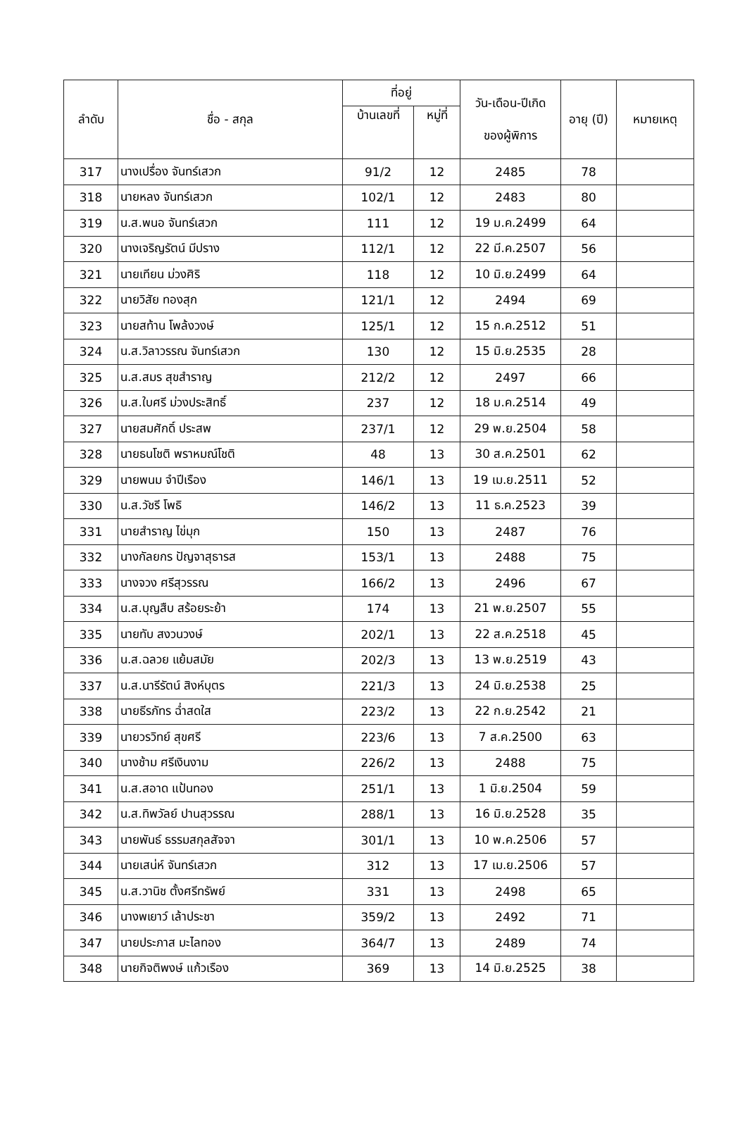| ลำดับ | ชื่อ - สกุล | ที่อยู่ | | วัน-เดือน-ปีเกิด ของผู้พิการ | อายุ (ปี) | หมายเหตุ |
| --- | --- | --- | --- | --- | --- | --- |
| | | บ้านเลขที่ | หมู่ที่ | | | |
| 317 | นางเปรื่อง จันทร์เสวก | 91/2 | 12 | 2485 | 78 | |
| 318 | นายหลง จันทร์เสวก | 102/1 | 12 | 2483 | 80 | |
| 319 | น.ส.พนอ จันทร์เสวก | 111 | 12 | 19 ม.ค.2499 | 64 | |
| 320 | นางเจริญรัตน์ มีปราง | 112/1 | 12 | 22 มี.ค.2507 | 56 | |
| 321 | นายเทียน ม่วงศิริ | 118 | 12 | 10 มิ.ย.2499 | 64 | |
| 322 | นายวิสัย ทองสุก | 121/1 | 12 | 2494 | 69 | |
| 323 | นายสท้าน โพล้งวงษ์ | 125/1 | 12 | 15 ก.ค.2512 | 51 | |
| 324 | น.ส.วิลาวรรณ จันทร์เสวก | 130 | 12 | 15 มิ.ย.2535 | 28 | |
| 325 | น.ส.สมร สุขสำราญ | 212/2 | 12 | 2497 | 66 | |
| 326 | น.ส.ใบศรี ม่วงประสิทธิ์ | 237 | 12 | 18 ม.ค.2514 | 49 | |
| 327 | นายสมศักดิ์ ประสพ | 237/1 | 12 | 29 พ.ย.2504 | 58 | |
| 328 | นายธนโชติ พราหมณ์โชติ | 48 | 13 | 30 ส.ค.2501 | 62 | |
| 329 | นายพนม จำปีเรือง | 146/1 | 13 | 19 เม.ย.2511 | 52 | |
| 330 | น.ส.วัชรี โพธิ | 146/2 | 13 | 11 ธ.ค.2523 | 39 | |
| 331 | นายสำราญ ไข่มุก | 150 | 13 | 2487 | 76 | |
| 332 | นางกัลยกร ปัญจาสุธารส | 153/1 | 13 | 2488 | 75 | |
| 333 | นางจวง ศรีสุวรรณ | 166/2 | 13 | 2496 | 67 | |
| 334 | น.ส.บุญสืบ สร้อยระย้า | 174 | 13 | 21 พ.ย.2507 | 55 | |
| 335 | นายทับ สงวนวงษ์ | 202/1 | 13 | 22 ส.ค.2518 | 45 | |
| 336 | น.ส.ฉลวย แย้มสมัย | 202/3 | 13 | 13 พ.ย.2519 | 43 | |
| 337 | น.ส.นารีรัตน์ สิงห์บุตร | 221/3 | 13 | 24 มิ.ย.2538 | 25 | |
| 338 | นายธีรภัทร ฉ่ำสดใส | 223/2 | 13 | 22 ก.ย.2542 | 21 | |
| 339 | นายวรวิทย์ สุขศรี | 223/6 | 13 | 7 ส.ค.2500 | 63 | |
| 340 | นางช้าม ศรีเงินงาม | 226/2 | 13 | 2488 | 75 | |
| 341 | น.ส.สอาด แป้นทอง | 251/1 | 13 | 1 มิ.ย.2504 | 59 | |
| 342 | น.ส.ทิพวัลย์ ปานสุวรรณ | 288/1 | 13 | 16 มิ.ย.2528 | 35 | |
| 343 | นายพันธ์ ธรรมสกุลสัจจา | 301/1 | 13 | 10 พ.ค.2506 | 57 | |
| 344 | นายเสน่ห์ จันทร์เสวก | 312 | 13 | 17 เม.ย.2506 | 57 | |
| 345 | น.ส.วานิช ตั้งศรีทรัพย์ | 331 | 13 | 2498 | 65 | |
| 346 | นางพเยาว์ เล้าประชา | 359/2 | 13 | 2492 | 71 | |
| 347 | นายประภาส มะไลทอง | 364/7 | 13 | 2489 | 74 | |
| 348 | นายกิจติพงษ์ แก้วเรือง | 369 | 13 | 14 มิ.ย.2525 | 38 | |